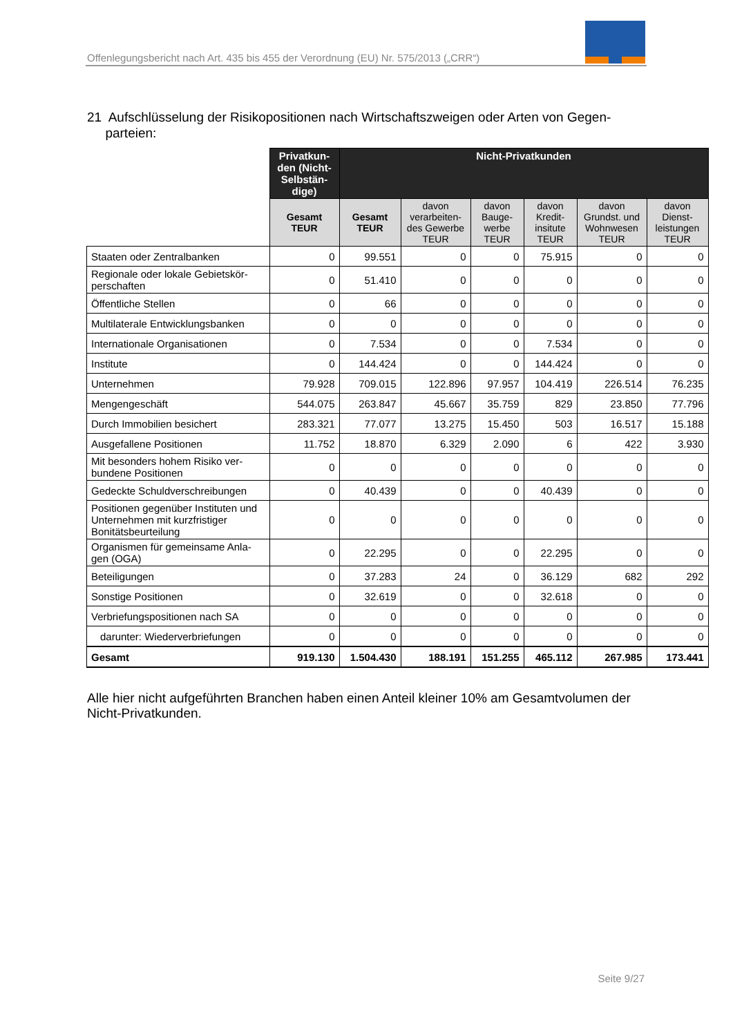Offenlegungsbericht nach Art. 435 bis 455 der Verordnung (EU) Nr. 575/2013 („CRR“)
21 Aufschlüsselung der Risikopositionen nach Wirtschaftszweigen oder Arten von Gegen-
parteien:
| | Privatkun-den (Nicht-Selbstän-dige) | Nicht-Privatkunden | | | | | |
| | Gesamt TEUR | Gesamt TEUR | davon verarbeiten-des Gewerbe TEUR | davon Bauge-werbe TEUR | davon Kredit-insitute TEUR | davon Grundst. und Wohnwesen TEUR | davon Dienst-leistungen TEUR |
| Staaten oder Zentralbanken | 0 | 99.551 | 0 | 0 | 75.915 | 0 | 0 |
| Regionale oder lokale Gebietskör-perschaften | 0 | 51.410 | 0 | 0 | 0 | 0 | 0 |
| Öffentliche Stellen | 0 | 66 | 0 | 0 | 0 | 0 | 0 |
| Multilaterale Entwicklungsbanken | 0 | 0 | 0 | 0 | 0 | 0 | 0 |
| Internationale Organisationen | 0 | 7.534 | 0 | 0 | 7.534 | 0 | 0 |
| Institute | 0 | 144.424 | 0 | 0 | 144.424 | 0 | 0 |
| Unternehmen | 79.928 | 709.015 | 122.896 | 97.957 | 104.419 | 226.514 | 76.235 |
| Mengengeschäft | 544.075 | 263.847 | 45.667 | 35.759 | 829 | 23.850 | 77.796 |
| Durch Immobilien besichert | 283.321 | 77.077 | 13.275 | 15.450 | 503 | 16.517 | 15.188 |
| Ausgefallene Positionen | 11.752 | 18.870 | 6.329 | 2.090 | 6 | 422 | 3.930 |
| Mit besonders hohem Risiko ver-bundene Positionen | 0 | 0 | 0 | 0 | 0 | 0 | 0 |
| Gedeckte Schuldverschreibungen | 0 | 40.439 | 0 | 0 | 40.439 | 0 | 0 |
| Positionen gegenüber Instituten und Unternehmen mit kurzfristiger Bonitätsbeurteilung | 0 | 0 | 0 | 0 | 0 | 0 | 0 |
| Organismen für gemeinsame Anla-gen (OGA) | 0 | 22.295 | 0 | 0 | 22.295 | 0 | 0 |
| Beteiligungen | 0 | 37.283 | 24 | 0 | 36.129 | 682 | 292 |
| Sonstige Positionen | 0 | 32.619 | 0 | 0 | 32.618 | 0 | 0 |
| Verbriefungspositionen nach SA | 0 | 0 | 0 | 0 | 0 | 0 | 0 |
| darunter: Wiederverbriefungen | 0 | 0 | 0 | 0 | 0 | 0 | 0 |
| Gesamt | 919.130 | 1.504.430 | 188.191 | 151.255 | 465.112 | 267.985 | 173.441 |
Alle hier nicht aufgeführten Branchen haben einen Anteil kleiner 10% am Gesamtvolumen der Nicht-Privatkunden.
Seite 9/27